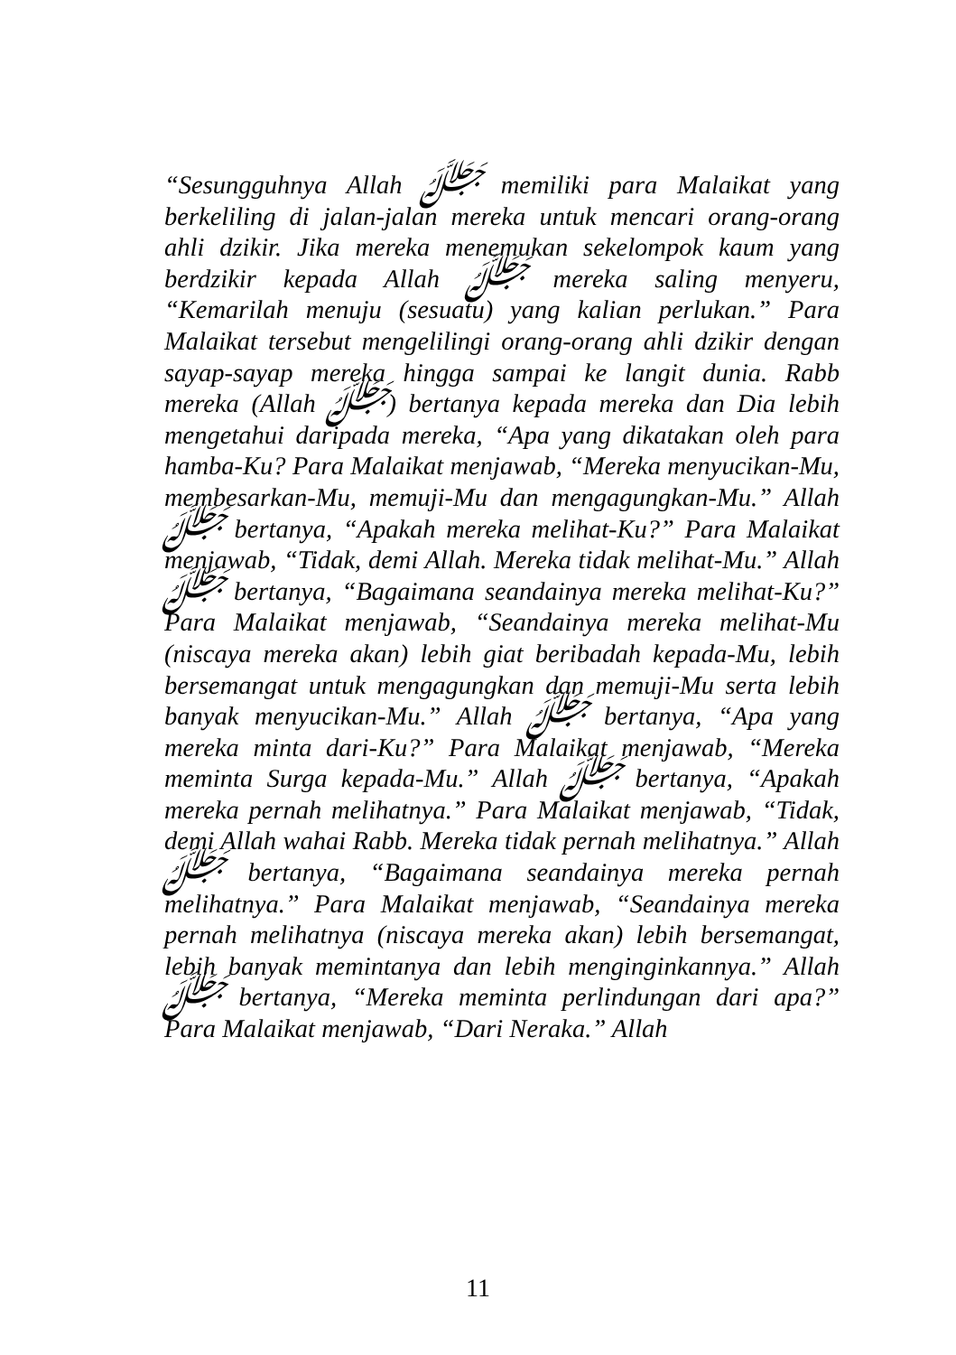“Sesungguhnya Allah ﷻ memiliki para Malaikat yang berkeliling di jalan-jalan mereka untuk mencari orang-orang ahli dzikir. Jika mereka menemukan sekelompok kaum yang berdzikir kepada Allah ﷻ mereka saling menyeru, “Kemarilah menuju (sesuatu) yang kalian perlukan.” Para Malaikat tersebut mengelilingi orang-orang ahli dzikir dengan sayap-sayap mereka hingga sampai ke langit dunia. Rabb mereka (Allah ﷻ) bertanya kepada mereka dan Dia lebih mengetahui daripada mereka, “Apa yang dikatakan oleh para hamba-Ku? Para Malaikat menjawab, “Mereka menyucikan-Mu, membesarkan-Mu, memuji-Mu dan mengagungkan-Mu.” Allah ﷻ bertanya, “Apakah mereka melihat-Ku?” Para Malaikat menjawab, “Tidak, demi Allah. Mereka tidak melihat-Mu.” Allah ﷻ bertanya, “Bagaimana seandainya mereka melihat-Ku?” Para Malaikat menjawab, “Seandainya mereka melihat-Mu (niscaya mereka akan) lebih giat beribadah kepada-Mu, lebih bersemangat untuk mengagungkan dan memuji-Mu serta lebih banyak menyucikan-Mu.” Allah ﷻ bertanya, “Apa yang mereka minta dari-Ku?” Para Malaikat menjawab, “Mereka meminta Surga kepada-Mu.” Allah ﷻ bertanya, “Apakah mereka pernah melihatnya.” Para Malaikat menjawab, “Tidak, demi Allah wahai Rabb. Mereka tidak pernah melihatnya.” Allah ﷻ bertanya, “Bagaimana seandainya mereka pernah melihatnya.” Para Malaikat menjawab, “Seandainya mereka pernah melihatnya (niscaya mereka akan) lebih bersemangat, lebih banyak memintanya dan lebih menginginkannya.” Allah ﷻ bertanya, “Mereka meminta perlindungan dari apa?” Para Malaikat menjawab, “Dari Neraka.” Allah
11